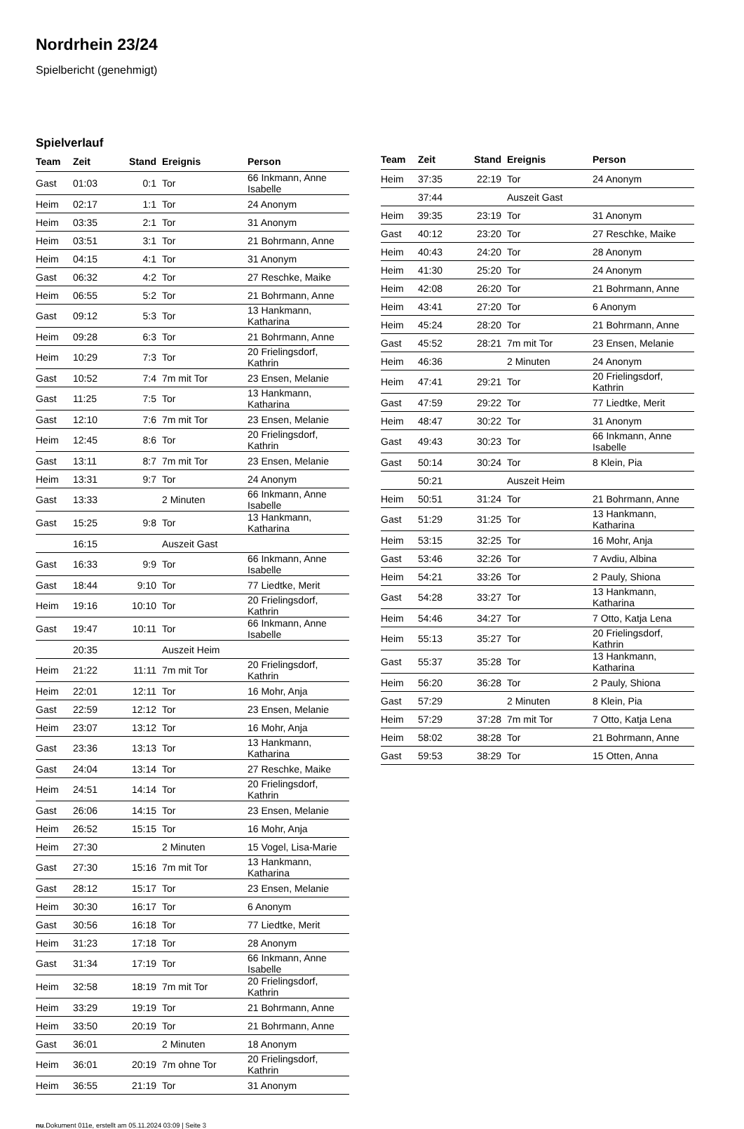Nordrhein 23/24
Spielbericht (genehmigt)
Spielverlauf
| Team | Zeit | Stand | Ereignis | Person |
| --- | --- | --- | --- | --- |
| Gast | 01:03 | 0:1 | Tor | 66 Inkmann, Anne Isabelle |
| Heim | 02:17 | 1:1 | Tor | 24 Anonym |
| Heim | 03:35 | 2:1 | Tor | 31 Anonym |
| Heim | 03:51 | 3:1 | Tor | 21 Bohrmann, Anne |
| Heim | 04:15 | 4:1 | Tor | 31 Anonym |
| Gast | 06:32 | 4:2 | Tor | 27 Reschke, Maike |
| Heim | 06:55 | 5:2 | Tor | 21 Bohrmann, Anne |
| Gast | 09:12 | 5:3 | Tor | 13 Hankmann, Katharina |
| Heim | 09:28 | 6:3 | Tor | 21 Bohrmann, Anne |
| Heim | 10:29 | 7:3 | Tor | 20 Frielingsdorf, Kathrin |
| Gast | 10:52 | 7:4 | 7m mit Tor | 23 Ensen, Melanie |
| Gast | 11:25 | 7:5 | Tor | 13 Hankmann, Katharina |
| Gast | 12:10 | 7:6 | 7m mit Tor | 23 Ensen, Melanie |
| Heim | 12:45 | 8:6 | Tor | 20 Frielingsdorf, Kathrin |
| Gast | 13:11 | 8:7 | 7m mit Tor | 23 Ensen, Melanie |
| Heim | 13:31 | 9:7 | Tor | 24 Anonym |
| Gast | 13:33 | | 2 Minuten | 66 Inkmann, Anne Isabelle |
| Gast | 15:25 | 9:8 | Tor | 13 Hankmann, Katharina |
| | 16:15 | | Auszeit Gast | |
| Gast | 16:33 | 9:9 | Tor | 66 Inkmann, Anne Isabelle |
| Gast | 18:44 | 9:10 | Tor | 77 Liedtke, Merit |
| Heim | 19:16 | 10:10 | Tor | 20 Frielingsdorf, Kathrin |
| Gast | 19:47 | 10:11 | Tor | 66 Inkmann, Anne Isabelle |
| | 20:35 | | Auszeit Heim | |
| Heim | 21:22 | 11:11 | 7m mit Tor | 20 Frielingsdorf, Kathrin |
| Heim | 22:01 | 12:11 | Tor | 16 Mohr, Anja |
| Gast | 22:59 | 12:12 | Tor | 23 Ensen, Melanie |
| Heim | 23:07 | 13:12 | Tor | 16 Mohr, Anja |
| Gast | 23:36 | 13:13 | Tor | 13 Hankmann, Katharina |
| Gast | 24:04 | 13:14 | Tor | 27 Reschke, Maike |
| Heim | 24:51 | 14:14 | Tor | 20 Frielingsdorf, Kathrin |
| Gast | 26:06 | 14:15 | Tor | 23 Ensen, Melanie |
| Heim | 26:52 | 15:15 | Tor | 16 Mohr, Anja |
| Heim | 27:30 | | 2 Minuten | 15 Vogel, Lisa-Marie |
| Gast | 27:30 | 15:16 | 7m mit Tor | 13 Hankmann, Katharina |
| Gast | 28:12 | 15:17 | Tor | 23 Ensen, Melanie |
| Heim | 30:30 | 16:17 | Tor | 6 Anonym |
| Gast | 30:56 | 16:18 | Tor | 77 Liedtke, Merit |
| Heim | 31:23 | 17:18 | Tor | 28 Anonym |
| Gast | 31:34 | 17:19 | Tor | 66 Inkmann, Anne Isabelle |
| Heim | 32:58 | 18:19 | 7m mit Tor | 20 Frielingsdorf, Kathrin |
| Heim | 33:29 | 19:19 | Tor | 21 Bohrmann, Anne |
| Heim | 33:50 | 20:19 | Tor | 21 Bohrmann, Anne |
| Gast | 36:01 | | 2 Minuten | 18 Anonym |
| Heim | 36:01 | 20:19 | 7m ohne Tor | 20 Frielingsdorf, Kathrin |
| Heim | 36:55 | 21:19 | Tor | 31 Anonym |
| Team | Zeit | Stand | Ereignis | Person |
| --- | --- | --- | --- | --- |
| Heim | 37:35 | 22:19 | Tor | 24 Anonym |
| | 37:44 | | Auszeit Gast | |
| Heim | 39:35 | 23:19 | Tor | 31 Anonym |
| Gast | 40:12 | 23:20 | Tor | 27 Reschke, Maike |
| Heim | 40:43 | 24:20 | Tor | 28 Anonym |
| Heim | 41:30 | 25:20 | Tor | 24 Anonym |
| Heim | 42:08 | 26:20 | Tor | 21 Bohrmann, Anne |
| Heim | 43:41 | 27:20 | Tor | 6 Anonym |
| Heim | 45:24 | 28:20 | Tor | 21 Bohrmann, Anne |
| Gast | 45:52 | 28:21 | 7m mit Tor | 23 Ensen, Melanie |
| Heim | 46:36 | | 2 Minuten | 24 Anonym |
| Heim | 47:41 | 29:21 | Tor | 20 Frielingsdorf, Kathrin |
| Gast | 47:59 | 29:22 | Tor | 77 Liedtke, Merit |
| Heim | 48:47 | 30:22 | Tor | 31 Anonym |
| Gast | 49:43 | 30:23 | Tor | 66 Inkmann, Anne Isabelle |
| Gast | 50:14 | 30:24 | Tor | 8 Klein, Pia |
| | 50:21 | | Auszeit Heim | |
| Heim | 50:51 | 31:24 | Tor | 21 Bohrmann, Anne |
| Gast | 51:29 | 31:25 | Tor | 13 Hankmann, Katharina |
| Heim | 53:15 | 32:25 | Tor | 16 Mohr, Anja |
| Gast | 53:46 | 32:26 | Tor | 7 Avdiu, Albina |
| Heim | 54:21 | 33:26 | Tor | 2 Pauly, Shiona |
| Gast | 54:28 | 33:27 | Tor | 13 Hankmann, Katharina |
| Heim | 54:46 | 34:27 | Tor | 7 Otto, Katja Lena |
| Heim | 55:13 | 35:27 | Tor | 20 Frielingsdorf, Kathrin |
| Gast | 55:37 | 35:28 | Tor | 13 Hankmann, Katharina |
| Heim | 56:20 | 36:28 | Tor | 2 Pauly, Shiona |
| Gast | 57:29 | | 2 Minuten | 8 Klein, Pia |
| Heim | 57:29 | 37:28 | 7m mit Tor | 7 Otto, Katja Lena |
| Heim | 58:02 | 38:28 | Tor | 21 Bohrmann, Anne |
| Gast | 59:53 | 38:29 | Tor | 15 Otten, Anna |
nu.Dokument 011e, erstellt am 05.11.2024 03:09 | Seite 3